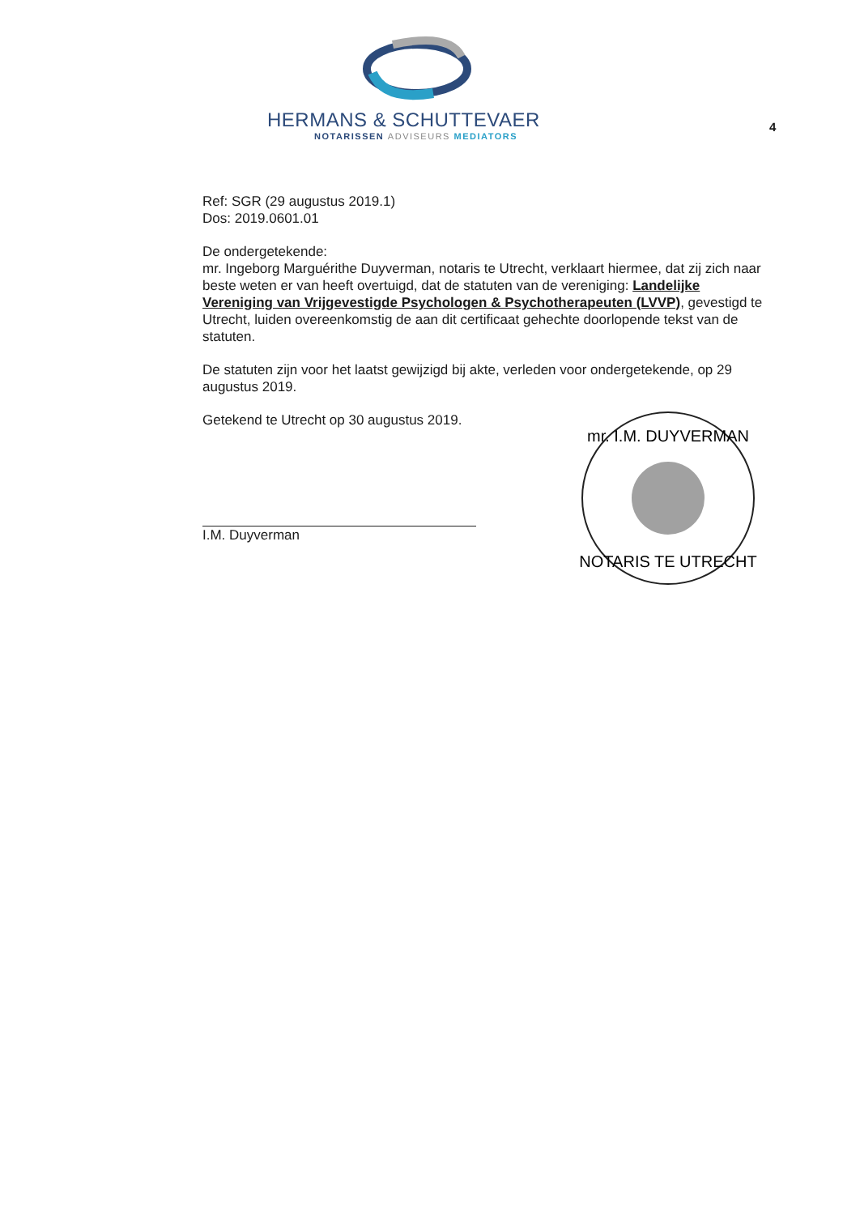HERMANS & SCHUTTEVAER
NOTARISSEN ADVISEURS MEDIATORS
4
Ref: SGR (29 augustus 2019.1)
Dos: 2019.0601.01
De ondergetekende:
mr. Ingeborg Marguérithe Duyverman, notaris te Utrecht, verklaart hiermee, dat zij zich naar beste weten er van heeft overtuigd, dat de statuten van de vereniging: Landelijke Vereniging van Vrijgevestigde Psychologen & Psychotherapeuten (LVVP), gevestigd te Utrecht, luiden overeenkomstig de aan dit certificaat gehechte doorlopende tekst van de statuten.
De statuten zijn voor het laatst gewijzigd bij akte, verleden voor ondergetekende, op 29 augustus 2019.
Getekend te Utrecht op 30 augustus 2019.
I.M. Duyverman
mr. I.M. DUYVERMAN
NOTARIS TE UTRECHT